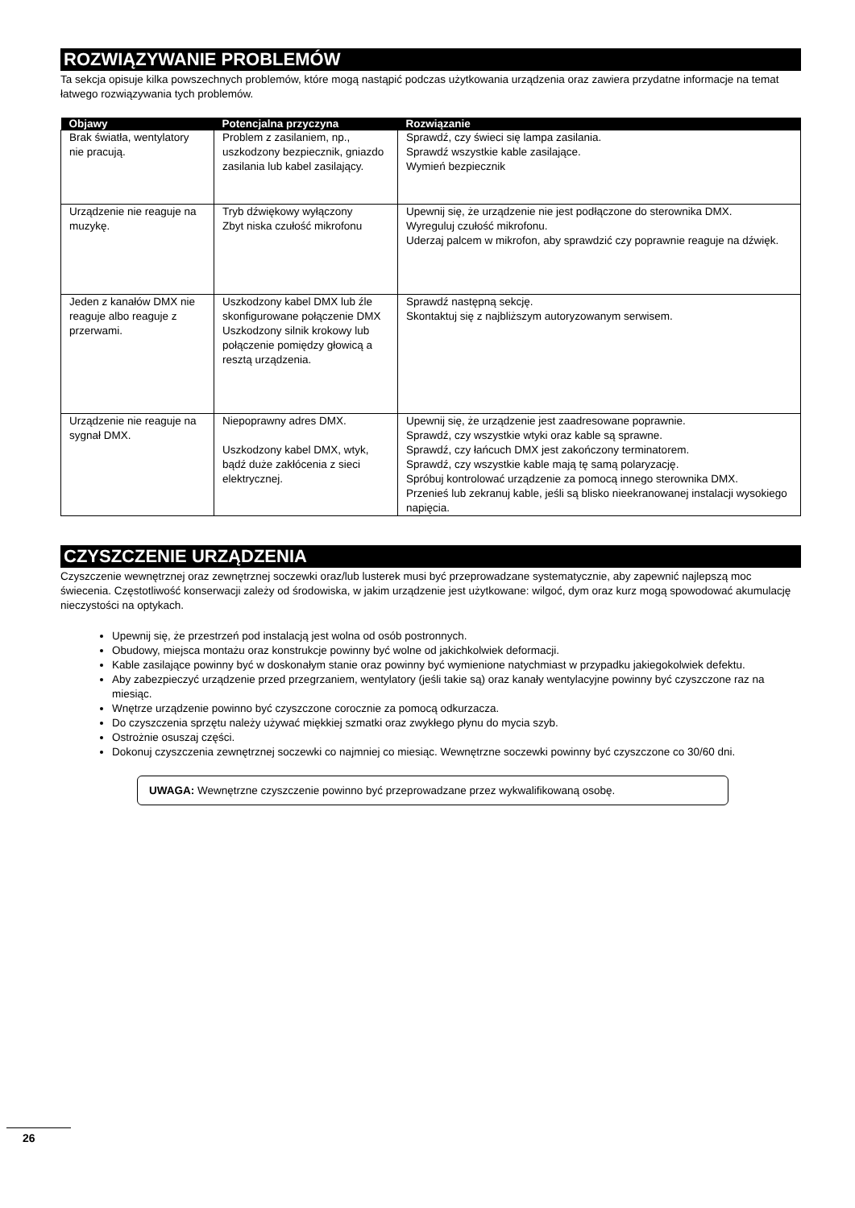ROZWIĄZYWANIE PROBLEMÓW
Ta sekcja opisuje kilka powszechnych problemów, które mogą nastąpić podczas użytkowania urządzenia oraz zawiera przydatne informacje na temat łatwego rozwiązywania tych problemów.
| Objawy | Potencjalna przyczyna | Rozwiązanie |
| --- | --- | --- |
| Brak światła, wentylatory nie pracują. | Problem z zasilaniem, np., uszkodzony bezpiecznik, gniazdo zasilania lub kabel zasilający. | Sprawdź, czy świeci się lampa zasilania. Sprawdź wszystkie kable zasilające. Wymień bezpiecznik |
| Urządzenie nie reaguje na muzykę. | Tryb dźwiękowy wyłączony Zbyt niska czułość mikrofonu | Upewnij się, że urządzenie nie jest podłączone do sterownika DMX. Wyreguluj czułość mikrofonu. Uderzaj palcem w mikrofon, aby sprawdzić czy poprawnie reaguje na dźwięk. |
| Jeden z kanałów DMX nie reaguje albo reaguje z przerwami. | Uszkodzony kabel DMX lub źle skonfigurowane połączenie DMX Uszkodzony silnik krokowy lub połączenie pomiędzy głowicą a resztą urządzenia. | Sprawdź następną sekcję. Skontaktuj się z najbliższym autoryzowanym serwisem. |
| Urządzenie nie reaguje na sygnał DMX. | Niepoprawny adres DMX. Uszkodzony kabel DMX, wtyk, bądź duże zakłócenia z sieci elektrycznej. | Upewnij się, że urządzenie jest zaadresowane poprawnie. Sprawdź, czy wszystkie wtyki oraz kable są sprawne. Sprawdź, czy łańcuch DMX jest zakończony terminatorem. Sprawdź, czy wszystkie kable mają tę samą polaryzację. Spróbuj kontrolować urządzenie za pomocą innego sterownika DMX. Przenieś lub zekranuj kable, jeśli są blisko nieekranowanej instalacji wysokiego napięcia. |
CZYSZCZENIE URZĄDZENIA
Czyszczenie wewnętrznej oraz zewnętrznej soczewki oraz/lub lusterek musi być przeprowadzane systematycznie, aby zapewnić najlepszą moc świecenia. Częstotliwość konserwacji zależy od środowiska, w jakim urządzenie jest użytkowane: wilgoć, dym oraz kurz mogą spowodować akumulację nieczystości na optykach.
Upewnij się, że przestrzeń pod instalacją jest wolna od osób postronnych.
Obudowy, miejsca montażu oraz konstrukcje powinny być wolne od jakichkolwiek deformacji.
Kable zasilające powinny być w doskonałym stanie oraz powinny być wymienione natychmiast w przypadku jakiegokolwiek defektu.
Aby zabezpieczyć urządzenie przed przegrzaniem, wentylatory (jeśli takie są) oraz kanały wentylacyjne powinny być czyszczone raz na miesiąc.
Wnętrze urządzenie powinno być czyszczone corocznie za pomocą odkurzacza.
Do czyszczenia sprzętu należy używać miękkiej szmatki oraz zwykłego płynu do mycia szyb.
Ostrożnie osuszaj części.
Dokonuj czyszczenia zewnętrznej soczewki co najmniej co miesiąc. Wewnętrzne soczewki powinny być czyszczone co 30/60 dni.
UWAGA: Wewnętrzne czyszczenie powinno być przeprowadzane przez wykwalifikowaną osobę.
26